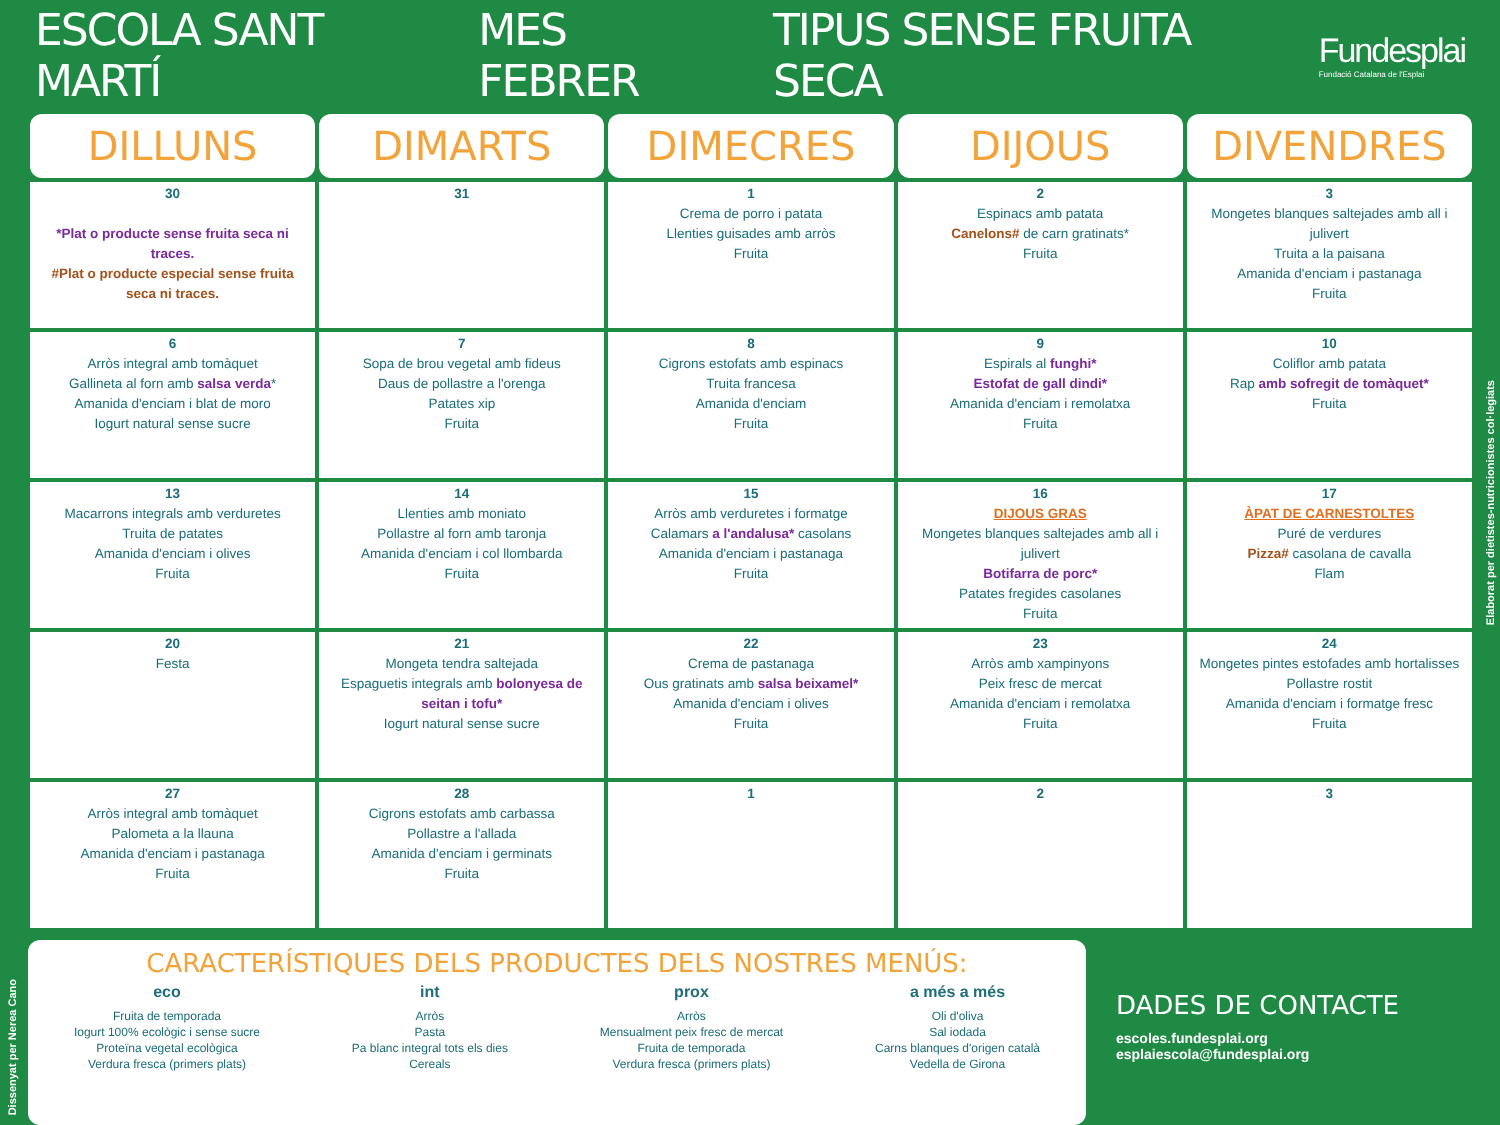ESCOLA SANT MARTÍ MES FEBRER TIPUS SENSE FRUITA SECA
Fundesplai
Fundació Catalana de l'Esplai
| DILLUNS | DIMARTS | DIMECRES | DIJOUS | DIVENDRES |
| --- | --- | --- | --- | --- |
| 30 *Plat o producte sense fruita seca ni traces. #Plat o producte especial sense fruita seca ni traces. | 31 | 1 Crema de porro i patata Llenties guisades amb arròs Fruita | 2 Espinacs amb patata Canelons# de carn gratinats* Fruita | 3 Mongetes blanques saltejades amb all i julivert Truita a la paisana Amanida d'enciam i pastanaga Fruita |
| 6 Arròs integral amb tomàquet Gallineta al forn amb salsa verda * Amanida d'enciam i blat de moro Iogurt natural sense sucre | 7 Sopa de brou vegetal amb fideus Daus de pollastre a l'orenga Patates xip Fruita | 8 Cigrons estofats amb espinacs Truita francesa Amanida d'enciam Fruita | 9 Espirals al funghi* Estofat de gall dindi* Amanida d'enciam i remolatxa Fruita | 10 Coliflor amb patata Rap amb sofregit de tomàquet* Fruita |
| 13 Macarrons integrals amb verduretes Truita de patates Amanida d'enciam i olives Fruita | 14 Llenties amb moniato Pollastre al forn amb taronja Amanida d'enciam i col llombarda Fruita | 15 Arròs amb verduretes i formatge Calamars a l'andalusa* casolans Amanida d'enciam i pastanaga Fruita | 16 DIJOUS GRAS Mongetes blanques saltejades amb all i julivert Botifarra de porc* Patates fregides casolanes Fruita | 17 ÀPAT DE CARNESTOLTES Puré de verdures Pizza# casolana de cavalla Flam |
| 20 Festa | 21 Mongeta tendra saltejada Espaguetis integrals amb bolonyesa de seitan i tofu* Iogurt natural sense sucre | 22 Crema de pastanaga Ous gratinats amb salsa beixamel* Amanida d'enciam i olives Fruita | 23 Arròs amb xampinyons Peix fresc de mercat Amanida d'enciam i remolatxa Fruita | 24 Mongetes pintes estofades amb hortalisses Pollastre rostit Amanida d'enciam i formatge fresc Fruita |
| 27 Arròs integral amb tomàquet Palometa a la llauna Amanida d'enciam i pastanaga Fruita | 28 Cigrons estofats amb carbassa Pollastre a l'allada Amanida d'enciam i germinats Fruita | 1 | 2 | 3 |
CARACTERÍSTIQUES DELS PRODUCTES DELS NOSTRES MENÚS:
eco
Fruita de temporada
Iogurt 100% ecològic i sense sucre
Proteïna vegetal ecològica
Verdura fresca (primers plats)
int
Arròs
Pasta
Pa blanc integral tots els dies
Cereals
prox
Arròs
Mensualment peix fresc de mercat
Fruita de temporada
Verdura fresca (primers plats)
a més a més
Oli d'oliva
Sal iodada
Carns blanques d'origen català
Vedella de Girona
DADES DE CONTACTE
escoles.fundesplai.org
esplaiescola@fundesplai.org
Elaborat per dietistes-nutricionistes col·legiats
Dissenyat per Nerea Cano